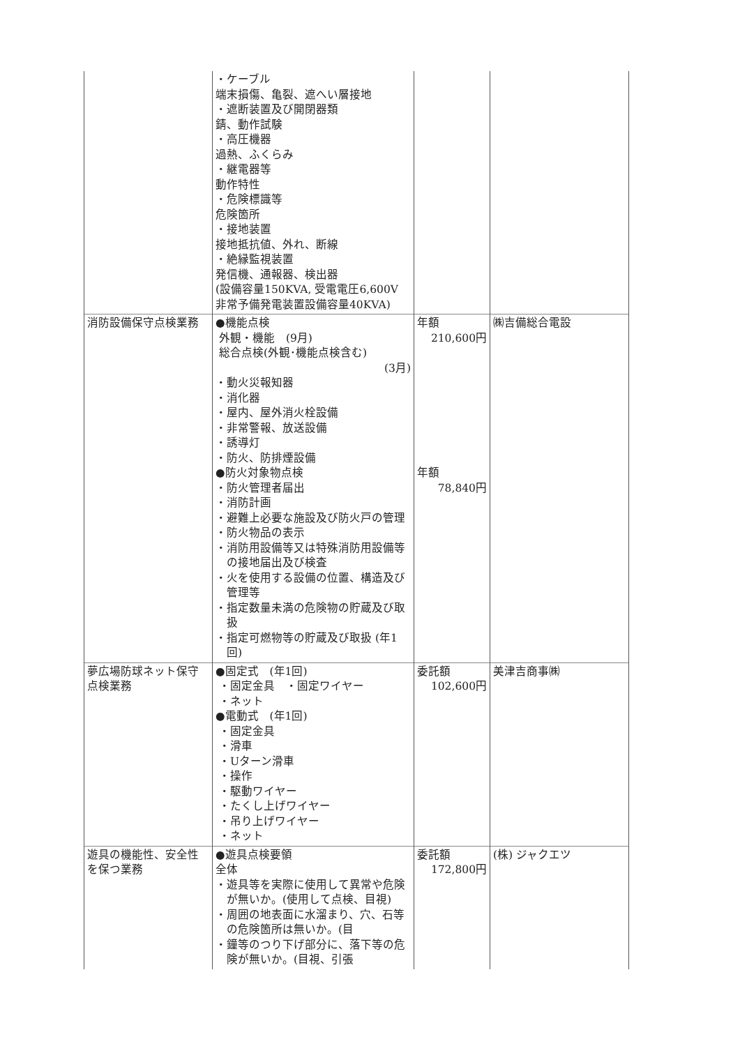| | ・ケーブル 端末損傷、亀裂、遮へい層接地 ・遮断装置及び開閉器類 錆、動作試験 ・高圧機器 過熱、ふくらみ ・継電器等 動作特性 ・危険標識等 危険箇所 ・接地装置 接地抵抗値、外れ、断線 ・絶縁監視装置 発信機、通報器、検出器 (設備容量150KVA, 受電電圧6,600V 非常予備発電装置設備容量40KVA) | | |
| 消防設備保守点検業務 | ●機能点検 外観・機能 (9月) 総合点検(外観･機能点検含む) (3月) ・動火災報知器 ・消化器 ・屋内、屋外消火栓設備 ・非常警報、放送設備 ・誘導灯 ・防火、防排煙設備 ●防火対象物点検 ・防火管理者届出 ・消防計画 ・避難上必要な施設及び防火戸の管理 ・防火物品の表示 ・消防用設備等又は特殊消防用設備等の接地届出及び検査 ・火を使用する設備の位置、構造及び管理等 ・指定数量未満の危険物の貯蔵及び取扱 ・指定可燃物等の貯蔵及び取扱 (年1回) | 年額 210,600円 年額 78,840円 | ㈱吉備総合電設 |
| 夢広場防球ネット保守点検業務 | ●固定式 (年1回) ・固定金具 ・固定ワイヤー ・ネット ●電動式 (年1回) ・固定金具 ・滑車 ・Uターン滑車 ・操作 ・駆動ワイヤー ・たくし上げワイヤー ・吊り上げワイヤー ・ネット | 委託額 102,600円 | 美津吉商事㈱ |
| 遊具の機能性、安全性を保つ業務 | ●遊具点検要領 全体 ・遊具等を実際に使用して異常や危険が無いか。(使用して点検、目視) ・周囲の地表面に水溜まり、穴、石等の危険箇所は無いか。(目 ・鐘等のつり下げ部分に、落下等の危険が無いか。(目視、引張 | 委託額 172,800円 | (株) ジャクエツ |